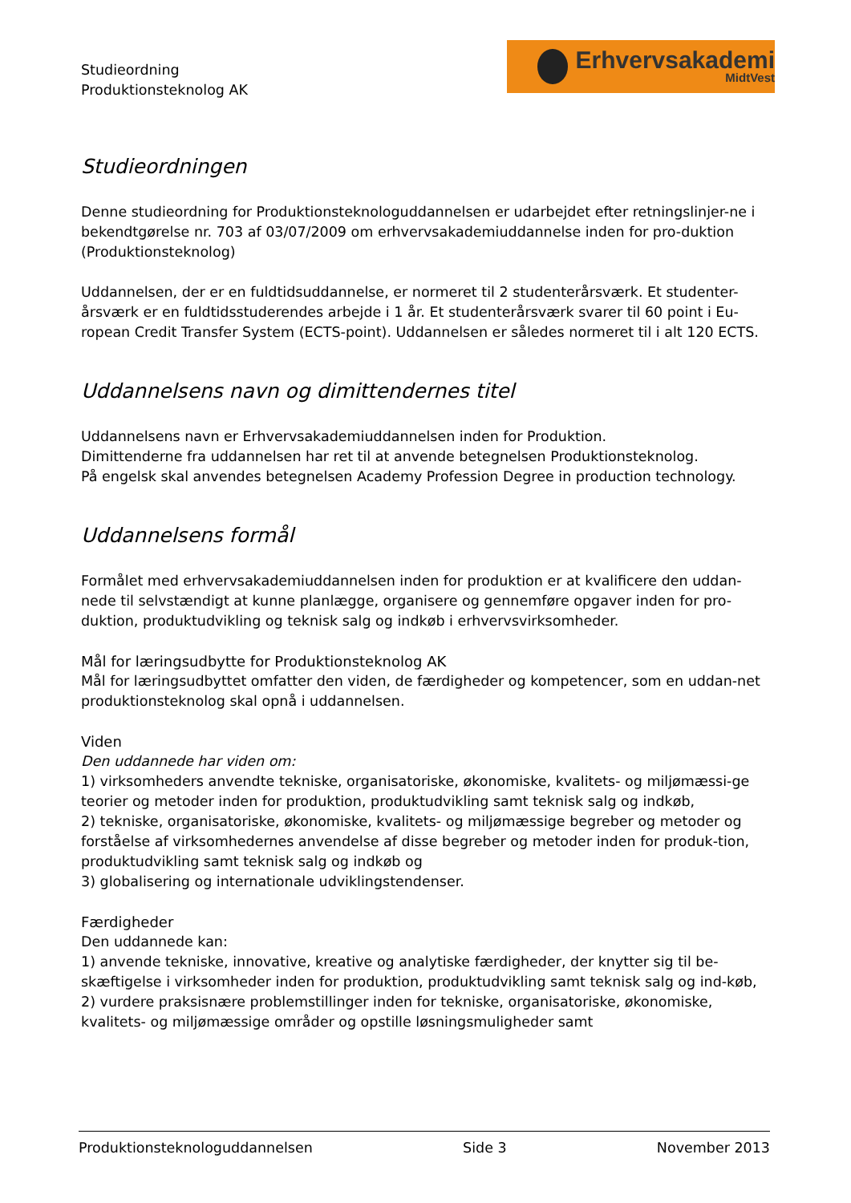Studieordning
Produktionsteknolog AK
Erhvervsakademi
MidtVest
Studieordningen
Denne studieordning for Produktionsteknologuddannelsen er udarbejdet efter retningslinjer-ne i bekendtgørelse nr. 703 af 03/07/2009 om erhvervsakademiuddannelse inden for pro-duktion (Produktionsteknolog)
Uddannelsen, der er en fuldtidsuddannelse, er normeret til 2 studenterårsværk. Et studenter-årsværk er en fuldtidsstuderendes arbejde i 1 år. Et studenterårsværk svarer til 60 point i Eu-ropean Credit Transfer System (ECTS-point). Uddannelsen er således normeret til i alt 120 ECTS.
Uddannelsens navn og dimittendernes titel
Uddannelsens navn er Erhvervsakademiuddannelsen inden for Produktion.
Dimittenderne fra uddannelsen har ret til at anvende betegnelsen Produktionsteknolog.
På engelsk skal anvendes betegnelsen Academy Profession Degree in production technology.
Uddannelsens formål
Formålet med erhvervsakademiuddannelsen inden for produktion er at kvalificere den uddan-nede til selvstændigt at kunne planlægge, organisere og gennemføre opgaver inden for pro-duktion, produktudvikling og teknisk salg og indkøb i erhvervsvirksomheder.
Mål for læringsudbytte for Produktionsteknolog AK
Mål for læringsudbyttet omfatter den viden, de færdigheder og kompetencer, som en uddan-net produktionsteknolog skal opnå i uddannelsen.
Viden
Den uddannede har viden om:
1) virksomheders anvendte tekniske, organisatoriske, økonomiske, kvalitets- og miljømæssi-ge teorier og metoder inden for produktion, produktudvikling samt teknisk salg og indkøb,
2) tekniske, organisatoriske, økonomiske, kvalitets- og miljømæssige begreber og metoder og forståelse af virksomhedernes anvendelse af disse begreber og metoder inden for produk-tion, produktudvikling samt teknisk salg og indkøb og
3) globalisering og internationale udviklingstendenser.
Færdigheder
Den uddannede kan:
1) anvende tekniske, innovative, kreative og analytiske færdigheder, der knytter sig til be-skæftigelse i virksomheder inden for produktion, produktudvikling samt teknisk salg og ind-køb,
2) vurdere praksisnære problemstillinger inden for tekniske, organisatoriske, økonomiske, kvalitets- og miljømæssige områder og opstille løsningsmuligheder samt
Produktionsteknologuddannelsen Side 3 November 2013